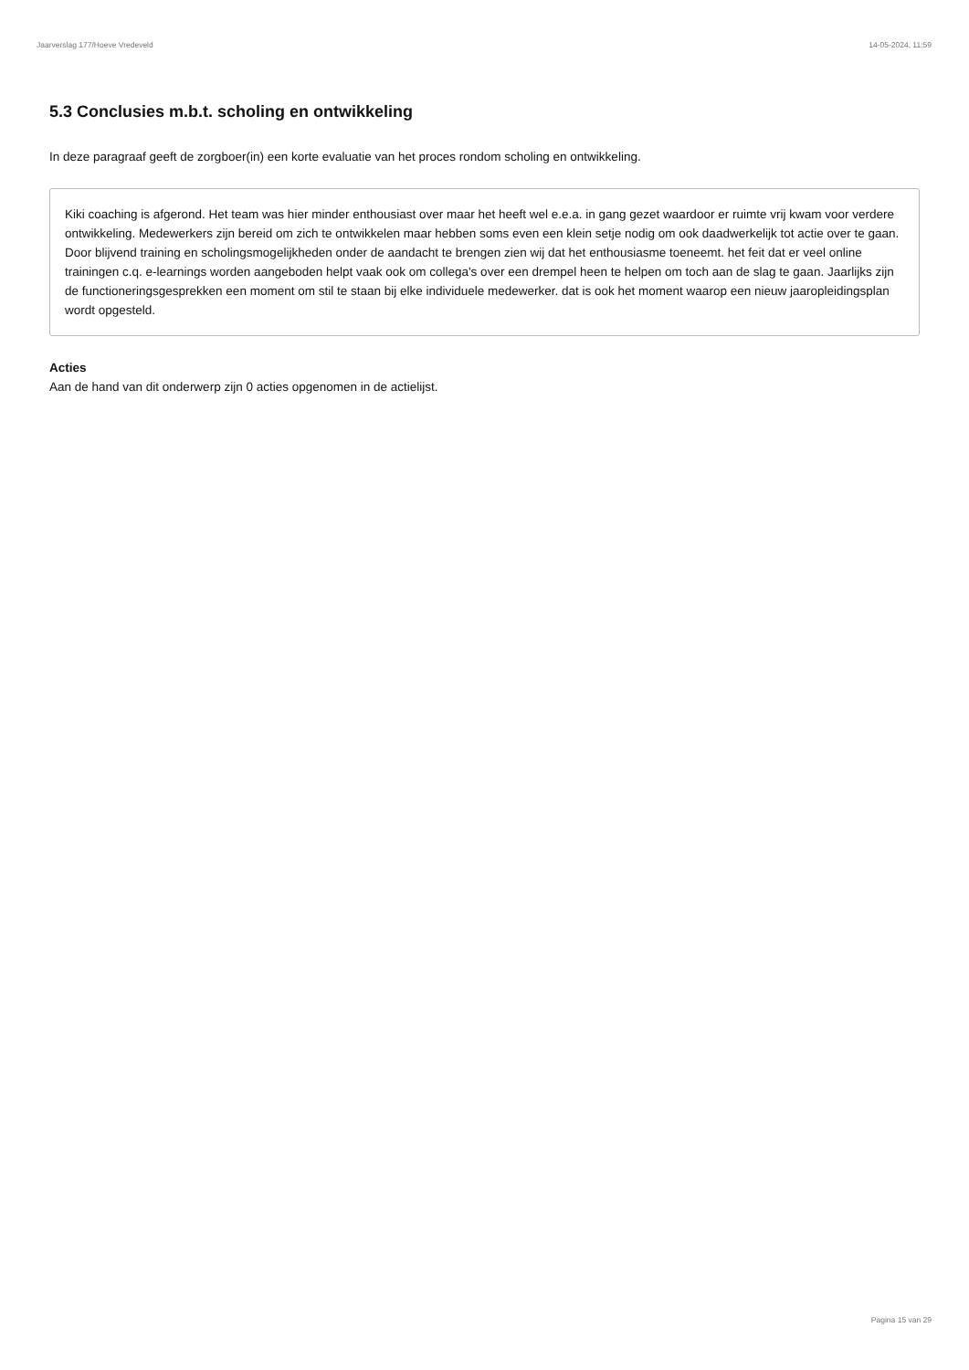Jaarverslag 177/Hoeve Vredeveld 14-05-2024, 11:59
5.3 Conclusies m.b.t. scholing en ontwikkeling
In deze paragraaf geeft de zorgboer(in) een korte evaluatie van het proces rondom scholing en ontwikkeling.
Kiki coaching is afgerond. Het team was hier minder enthousiast over maar het heeft wel e.e.a. in gang gezet waardoor er ruimte vrij kwam voor verdere ontwikkeling. Medewerkers zijn bereid om zich te ontwikkelen maar hebben soms even een klein setje nodig om ook daadwerkelijk tot actie over te gaan. Door blijvend training en scholingsmogelijkheden onder de aandacht te brengen zien wij dat het enthousiasme toeneemt. het feit dat er veel online trainingen c.q. e-learnings worden aangeboden helpt vaak ook om collega's over een drempel heen te helpen om toch aan de slag te gaan. Jaarlijks zijn de functioneringsgesprekken een moment om stil te staan bij elke individuele medewerker. dat is ook het moment waarop een nieuw jaaropleidingsplan wordt opgesteld.
Acties
Aan de hand van dit onderwerp zijn 0 acties opgenomen in de actielijst.
Pagina 15 van 29